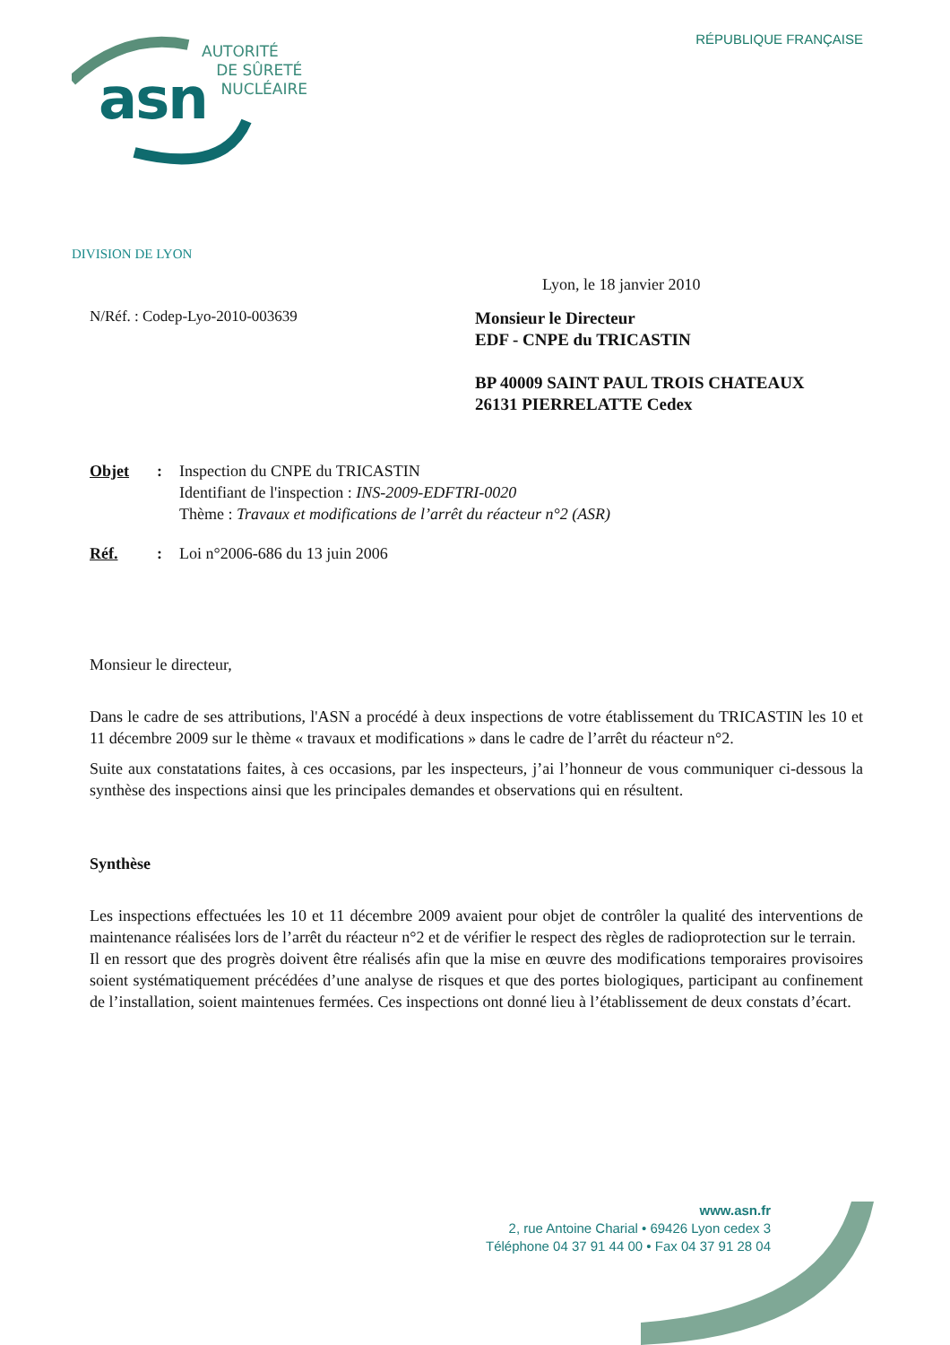asn
AUTORITÉ
DE SÛRETÉ
NUCLÉAIRE
RÉPUBLIQUE FRANÇAISE
DIVISION DE LYON
Lyon, le 18 janvier 2010
N/Réf. : Codep-Lyo-2010-003639
Monsieur le Directeur
EDF - CNPE du TRICASTIN
BP 40009 SAINT PAUL TROIS CHATEAUX
26131 PIERRELATTE Cedex
Objet : Inspection du CNPE du TRICASTIN
Identifiant de l'inspection : INS-2009-EDFTRI-0020
Thème : Travaux et modifications de l’arrêt du réacteur n°2 (ASR)
Réf. : Loi n°2006-686 du 13 juin 2006
Monsieur le directeur,
Dans le cadre de ses attributions, l'ASN a procédé à deux inspections de votre établissement du TRICASTIN les 10 et 11 décembre 2009 sur le thème « travaux et modifications » dans le cadre de l’arrêt du réacteur n°2.
Suite aux constatations faites, à ces occasions, par les inspecteurs, j’ai l’honneur de vous communiquer ci-dessous la synthèse des inspections ainsi que les principales demandes et observations qui en résultent.
Synthèse
Les inspections effectuées les 10 et 11 décembre 2009 avaient pour objet de contrôler la qualité des interventions de maintenance réalisées lors de l’arrêt du réacteur n°2 et de vérifier le respect des règles de radioprotection sur le terrain.
Il en ressort que des progrès doivent être réalisés afin que la mise en œuvre des modifications temporaires provisoires soient systématiquement précédées d’une analyse de risques et que des portes biologiques, participant au confinement de l’installation, soient maintenues fermées. Ces inspections ont donné lieu à l’établissement de deux constats d’écart.
www.asn.fr
2, rue Antoine Charial • 69426 Lyon cedex 3
Téléphone 04 37 91 44 00 • Fax 04 37 91 28 04